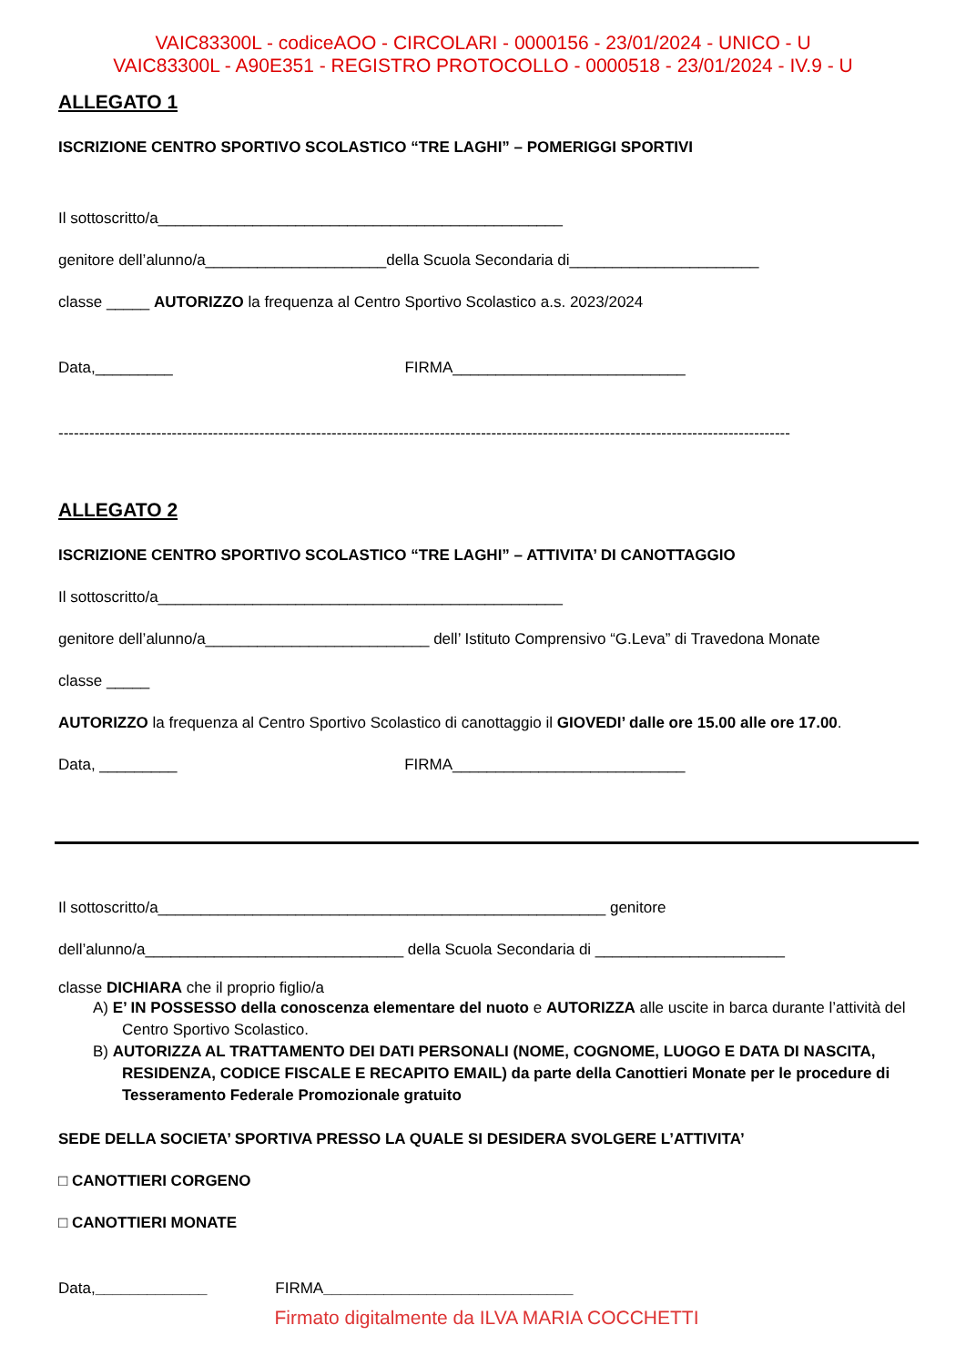VAIC83300L - codiceAOO - CIRCOLARI - 0000156 - 23/01/2024 - UNICO - U
VAIC83300L - A90E351 - REGISTRO PROTOCOLLO - 0000518 - 23/01/2024 - IV.9 - U
ALLEGATO 1
ISCRIZIONE CENTRO SPORTIVO SCOLASTICO “TRE LAGHI” – POMERIGGI SPORTIVI
Il sottoscritto/a_______________________________________________
genitore dell’alunno/a_____________________della Scuola Secondaria di______________________
classe _____ AUTORIZZO la frequenza al Centro Sportivo Scolastico a.s. 2023/2024
Data,_________ FIRMA___________________________
----------------------------------------------------------------------------------------------------------------------------------------------
ALLEGATO 2
ISCRIZIONE CENTRO SPORTIVO SCOLASTICO “TRE LAGHI” – ATTIVITA’ DI CANOTTAGGIO
Il sottoscritto/a_______________________________________________
genitore dell’alunno/a__________________________ dell’ Istituto Comprensivo “G.Leva” di Travedona Monate
classe _____
AUTORIZZO la frequenza al Centro Sportivo Scolastico di canottaggio il GIOVEDI’ dalle ore 15.00 alle ore 17.00.
Data, _________ FIRMA___________________________
Il sottoscritto/a____________________________________________________ genitore
dell’alunno/a______________________________ della Scuola Secondaria di ______________________
classe DICHIARA che il proprio figlio/a
A) E’ IN POSSESSO della conoscenza elementare del nuoto e AUTORIZZA alle uscite in barca durante l’attività del Centro Sportivo Scolastico.
B) AUTORIZZA AL TRATTAMENTO DEI DATI PERSONALI (NOME, COGNOME, LUOGO E DATA DI NASCITA, RESIDENZA, CODICE FISCALE E RECAPITO EMAIL) da parte della Canottieri Monate per le procedure di Tesseramento Federale Promozionale gratuito
SEDE DELLA SOCIETA’ SPORTIVA PRESSO LA QUALE SI DESIDERA SVOLGERE L’ATTIVITA’
□ CANOTTIERI CORGENO
□ CANOTTIERI MONATE
Data,_____________ FIRMA_____________________________
Firmato digitalmente da ILVA MARIA COCCHETTI